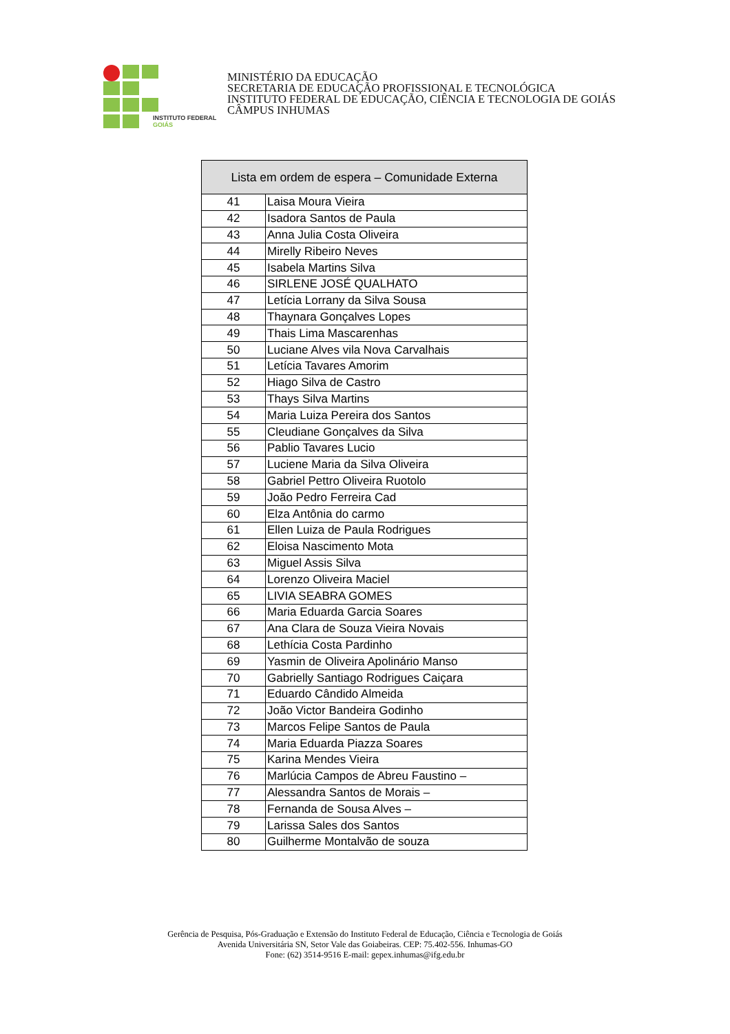INSTITUTO FEDERAL
GOIÁS
MINISTÉRIO DA EDUCAÇÃO
SECRETARIA DE EDUCAÇÃO PROFISSIONAL E TECNOLÓGICA
INSTITUTO FEDERAL DE EDUCAÇÃO, CIÊNCIA E TECNOLOGIA DE GOIÁS
CÂMPUS INHUMAS
| Lista em ordem de espera – Comunidade Externa | |
| --- | --- |
| 41 | Laisa Moura Vieira |
| 42 | Isadora Santos de Paula |
| 43 | Anna Julia Costa Oliveira |
| 44 | Mirelly Ribeiro Neves |
| 45 | Isabela Martins Silva |
| 46 | SIRLENE JOSÉ QUALHATO |
| 47 | Letícia Lorrany da Silva Sousa |
| 48 | Thaynara Gonçalves Lopes |
| 49 | Thais Lima Mascarenhas |
| 50 | Luciane Alves vila Nova Carvalhais |
| 51 | Letícia Tavares Amorim |
| 52 | Hiago Silva de Castro |
| 53 | Thays Silva Martins |
| 54 | Maria Luiza Pereira dos Santos |
| 55 | Cleudiane Gonçalves da Silva |
| 56 | Pablio Tavares Lucio |
| 57 | Luciene Maria da Silva Oliveira |
| 58 | Gabriel Pettro Oliveira Ruotolo |
| 59 | João Pedro Ferreira Cad |
| 60 | Elza Antônia do carmo |
| 61 | Ellen Luiza de Paula Rodrigues |
| 62 | Eloisa Nascimento Mota |
| 63 | Miguel Assis Silva |
| 64 | Lorenzo Oliveira Maciel |
| 65 | LIVIA SEABRA GOMES |
| 66 | Maria Eduarda Garcia Soares |
| 67 | Ana Clara de Souza Vieira Novais |
| 68 | Lethícia Costa Pardinho |
| 69 | Yasmin de Oliveira Apolinário Manso |
| 70 | Gabrielly Santiago Rodrigues Caiçara |
| 71 | Eduardo Cândido Almeida |
| 72 | João Victor Bandeira Godinho |
| 73 | Marcos Felipe Santos de Paula |
| 74 | Maria Eduarda Piazza Soares |
| 75 | Karina Mendes Vieira |
| 76 | Marlúcia Campos de Abreu Faustino – |
| 77 | Alessandra Santos de Morais – |
| 78 | Fernanda de Sousa Alves – |
| 79 | Larissa Sales dos Santos |
| 80 | Guilherme Montalvão de souza |
Gerência de Pesquisa, Pós-Graduação e Extensão do Instituto Federal de Educação, Ciência e Tecnologia de Goiás
Avenida Universitária SN, Setor Vale das Goiabeiras. CEP: 75.402-556. Inhumas-GO
Fone: (62) 3514-9516 E-mail: gepex.inhumas@ifg.edu.br